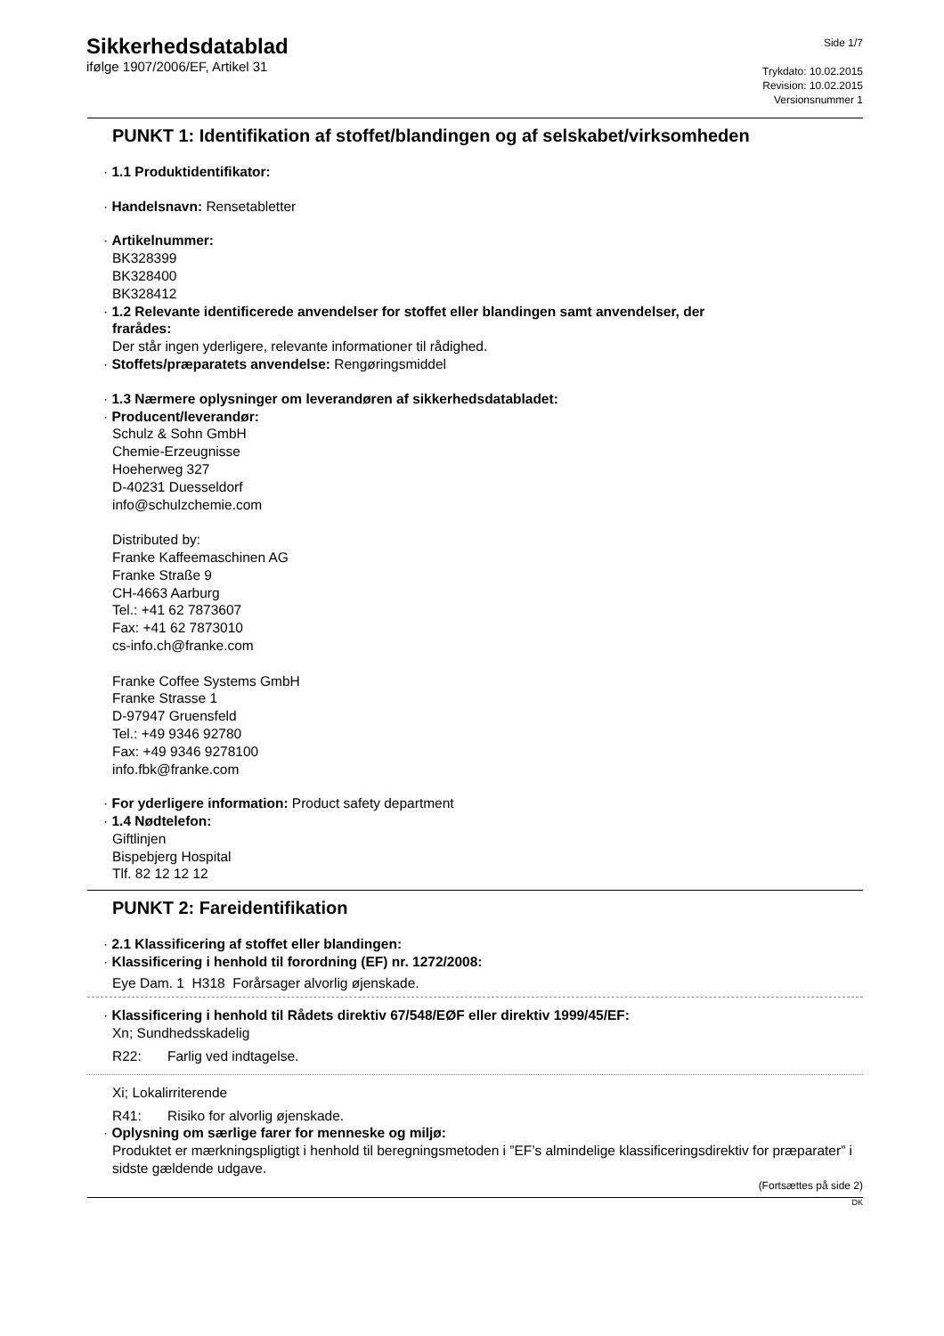Sikkerhedsdatablad
ifølge 1907/2006/EF, Artikel 31
Side 1/7
Trykdato: 10.02.2015
Revision: 10.02.2015
Versionsnummer 1
PUNKT 1: Identifikation af stoffet/blandingen og af selskabet/virksomheden
· 1.1 Produktidentifikator:
· Handelsnavn: Rensetabletter
· Artikelnummer:
BK328399
BK328400
BK328412
· 1.2 Relevante identificerede anvendelser for stoffet eller blandingen samt anvendelser, der
frarådes:
Der står ingen yderligere, relevante informationer til rådighed.
· Stoffets/præparatets anvendelse: Rengøringsmiddel
· 1.3 Nærmere oplysninger om leverandøren af sikkerhedsdatabladet:
· Producent/leverandør:
Schulz & Sohn GmbH
Chemie-Erzeugnisse
Hoeherweg 327
D-40231 Duesseldorf
info@schulzchemie.com
Distributed by:
Franke Kaffeemaschinen AG
Franke Straße 9
CH-4663 Aarburg
Tel.: +41 62 7873607
Fax: +41 62 7873010
cs-info.ch@franke.com
Franke Coffee Systems GmbH
Franke Strasse 1
D-97947 Gruensfeld
Tel.: +49 9346 92780
Fax: +49 9346 9278100
info.fbk@franke.com
· For yderligere information: Product safety department
· 1.4 Nødtelefon:
Giftlinjen
Bispebjerg Hospital
Tlf. 82 12 12 12
PUNKT 2: Fareidentifikation
· 2.1 Klassificering af stoffet eller blandingen:
· Klassificering i henhold til forordning (EF) nr. 1272/2008:
Eye Dam. 1 H318 Forårsager alvorlig øjenskade.
· Klassificering i henhold til Rådets direktiv 67/548/EØF eller direktiv 1999/45/EF:
Xn; Sundhedsskadelig
R22: Farlig ved indtagelse.
Xi; Lokalirriterende
R41: Risiko for alvorlig øjenskade.
· Oplysning om særlige farer for menneske og miljø:
Produktet er mærkningspligtigt i henhold til beregningsmetoden i ”EF’s almindelige klassificeringsdirektiv for præparater” i sidste gældende udgave.
(Fortsættes på side 2)
DK